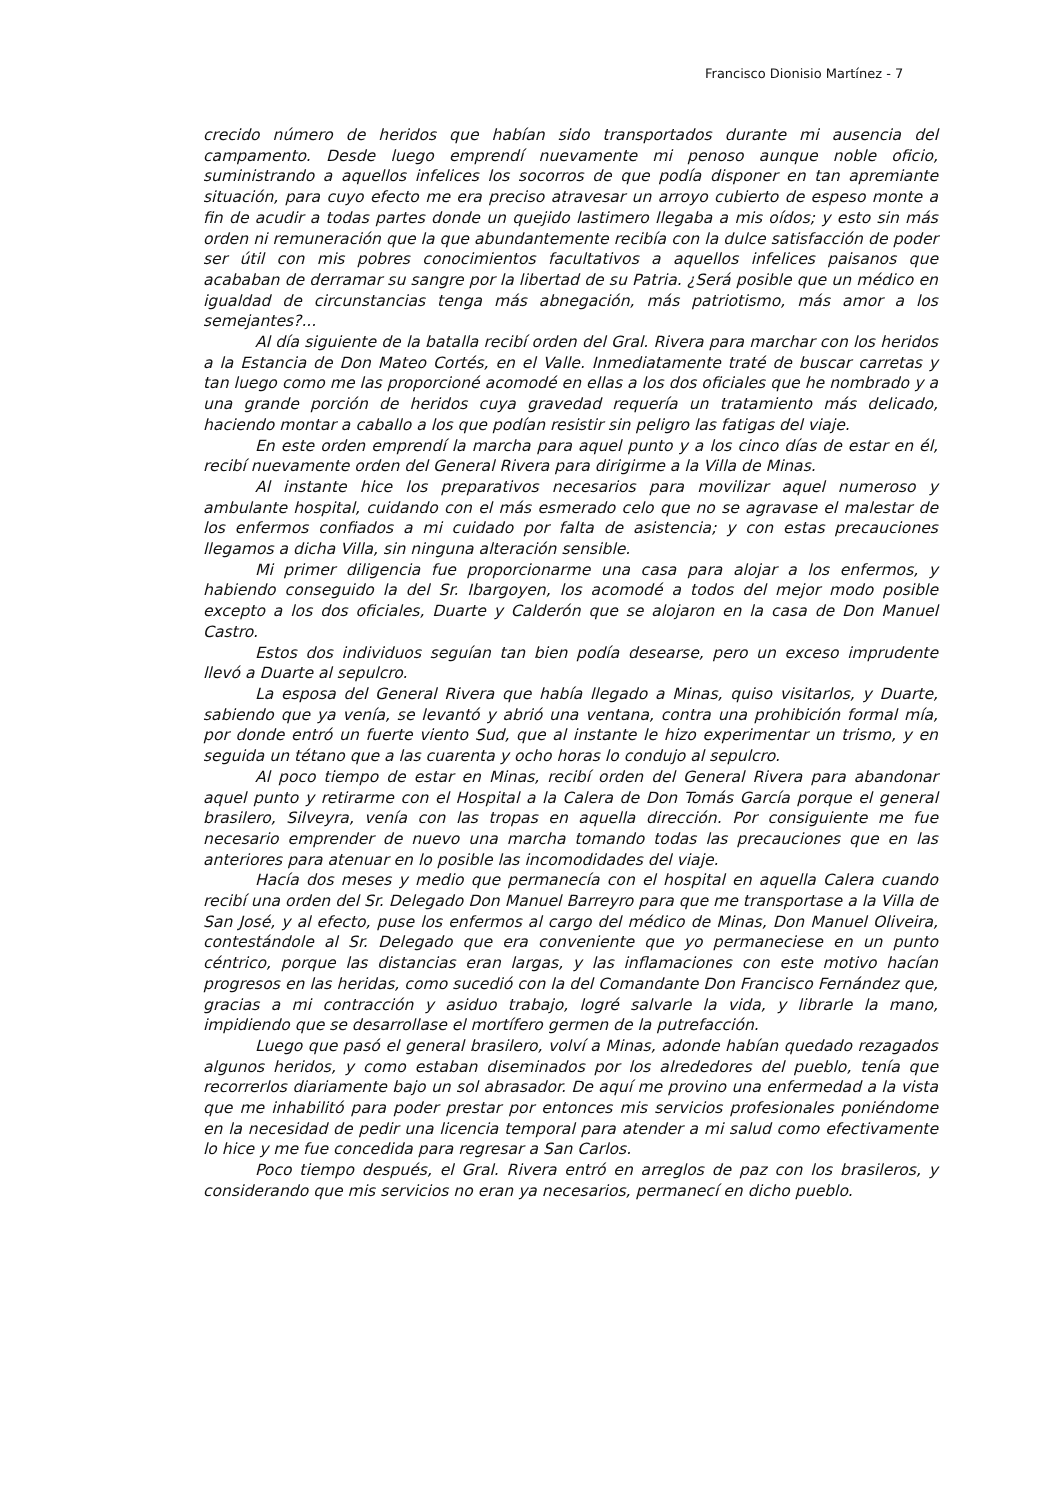Francisco Dionisio Martínez - 7
crecido número de heridos que habían sido transportados durante mi ausencia del campamento. Desde luego emprendí nuevamente mi penoso aunque noble oficio, suministrando a aquellos infelices los socorros de que podía disponer en tan apremiante situación, para cuyo efecto me era preciso atravesar un arroyo cubierto de espeso monte a fin de acudir a todas partes donde un quejido lastimero llegaba a mis oídos; y esto sin más orden ni remuneración que la que abundantemente recibía con la dulce satisfacción de poder ser útil con mis pobres conocimientos facultativos a aquellos infelices paisanos que acababan de derramar su sangre por la libertad de su Patria. ¿Será posible que un médico en igualdad de circunstancias tenga más abnegación, más patriotismo, más amor a los semejantes?...
Al día siguiente de la batalla recibí orden del Gral. Rivera para marchar con los heridos a la Estancia de Don Mateo Cortés, en el Valle. Inmediatamente traté de buscar carretas y tan luego como me las proporcioné acomodé en ellas a los dos oficiales que he nombrado y a una grande porción de heridos cuya gravedad requería un tratamiento más delicado, haciendo montar a caballo a los que podían resistir sin peligro las fatigas del viaje.
En este orden emprendí la marcha para aquel punto y a los cinco días de estar en él, recibí nuevamente orden del General Rivera para dirigirme a la Villa de Minas.
Al instante hice los preparativos necesarios para movilizar aquel numeroso y ambulante hospital, cuidando con el más esmerado celo que no se agravase el malestar de los enfermos confiados a mi cuidado por falta de asistencia; y con estas precauciones llegamos a dicha Villa, sin ninguna alteración sensible.
Mi primer diligencia fue proporcionarme una casa para alojar a los enfermos, y habiendo conseguido la del Sr. Ibargoyen, los acomodé a todos del mejor modo posible excepto a los dos oficiales, Duarte y Calderón que se alojaron en la casa de Don Manuel Castro.
Estos dos individuos seguían tan bien podía desearse, pero un exceso imprudente llevó a Duarte al sepulcro.
La esposa del General Rivera que había llegado a Minas, quiso visitarlos, y Duarte, sabiendo que ya venía, se levantó y abrió una ventana, contra una prohibición formal mía, por donde entró un fuerte viento Sud, que al instante le hizo experimentar un trismo, y en seguida un tétano que a las cuarenta y ocho horas lo condujo al sepulcro.
Al poco tiempo de estar en Minas, recibí orden del General Rivera para abandonar aquel punto y retirarme con el Hospital a la Calera de Don Tomás García porque el general brasilero, Silveyra, venía con las tropas en aquella dirección. Por consiguiente me fue necesario emprender de nuevo una marcha tomando todas las precauciones que en las anteriores para atenuar en lo posible las incomodidades del viaje.
Hacía dos meses y medio que permanecía con el hospital en aquella Calera cuando recibí una orden del Sr. Delegado Don Manuel Barreyro para que me transportase a la Villa de San José, y al efecto, puse los enfermos al cargo del médico de Minas, Don Manuel Oliveira, contestándole al Sr. Delegado que era conveniente que yo permaneciese en un punto céntrico, porque las distancias eran largas, y las inflamaciones con este motivo hacían progresos en las heridas, como sucedió con la del Comandante Don Francisco Fernández que, gracias a mi contracción y asiduo trabajo, logré salvarle la vida, y librarle la mano, impidiendo que se desarrollase el mortífero germen de la putrefacción.
Luego que pasó el general brasilero, volví a Minas, adonde habían quedado rezagados algunos heridos, y como estaban diseminados por los alrededores del pueblo, tenía que recorrerlos diariamente bajo un sol abrasador. De aquí me provino una enfermedad a la vista que me inhabilitó para poder prestar por entonces mis servicios profesionales poniéndome en la necesidad de pedir una licencia temporal para atender a mi salud como efectivamente lo hice y me fue concedida para regresar a San Carlos.
Poco tiempo después, el Gral. Rivera entró en arreglos de paz con los brasileros, y considerando que mis servicios no eran ya necesarios, permanecí en dicho pueblo.